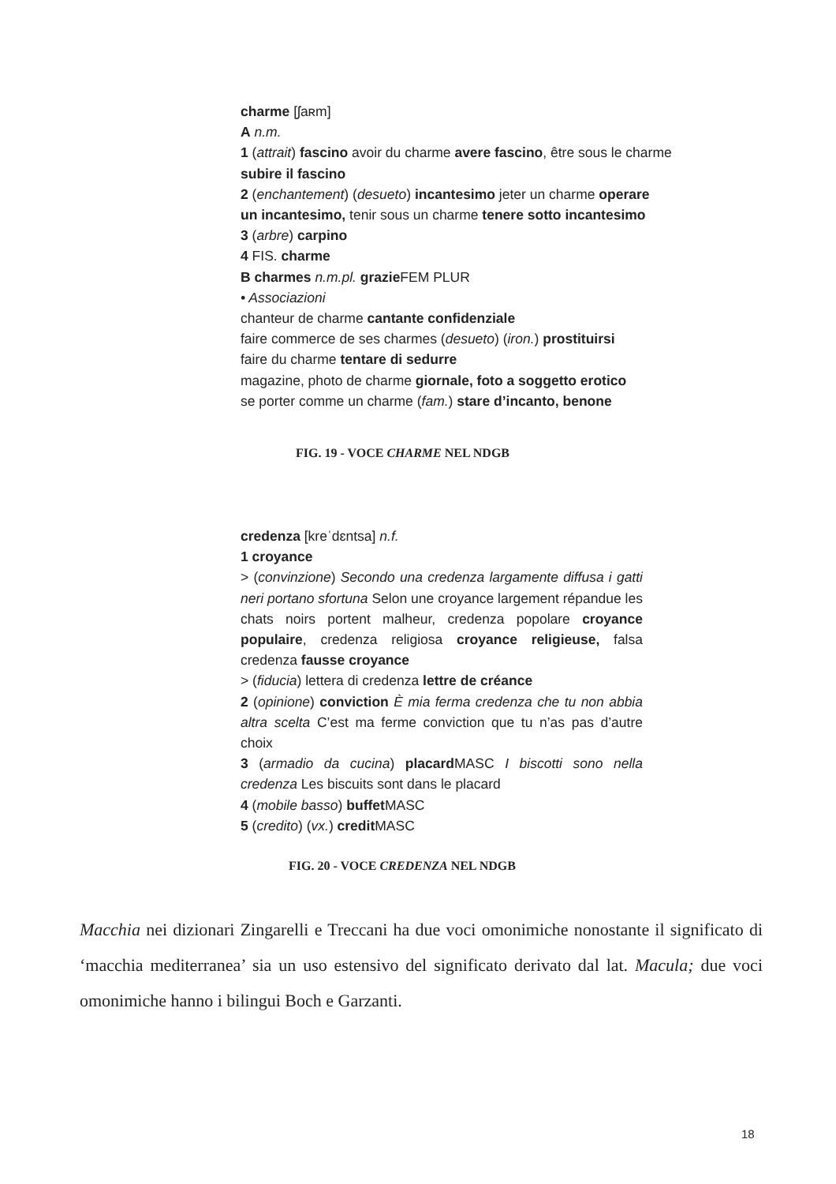charme [ʃaʀm]
A n.m.
1 (attrait) fascino avoir du charme avere fascino, être sous le charme subire il fascino
2 (enchantement) (desueto) incantesimo jeter un charme operare
un incantesimo, tenir sous un charme tenere sotto incantesimo
3 (arbre) carpino
4 FIS. charme
B charmes n.m.pl. grazie FEM PLUR
• Associazioni
chanteur de charme cantante confidenziale
faire commerce de ses charmes (desueto) (iron.) prostituirsi
faire du charme tentare di sedurre
magazine, photo de charme giornale, foto a soggetto erotico
se porter comme un charme (fam.) stare d’incanto, benone
FIG. 19 - VOCE CHARME NEL NDGB
credenza [kreˈdɛntsa] n.f.
1 croyance
> (convinzione) Secondo una credenza largamente diffusa i gatti neri portano sfortuna Selon une croyance largement répandue les chats noirs portent malheur, credenza popolare croyance populaire, credenza religiosa croyance religieuse, falsa credenza fausse croyance
> (fiducia) lettera di credenza lettre de créance
2 (opinione) conviction È mia ferma credenza che tu non abbia altra scelta C’est ma ferme conviction que tu n’as pas d’autre choix
3 (armadio da cucina) placard MASC I biscotti sono nella credenza Les biscuits sont dans le placard
4 (mobile basso) buffet MASC
5 (credito) (vx.) credit MASC
FIG. 20 - VOCE CREDENZA NEL NDGB
Macchia nei dizionari Zingarelli e Treccani ha due voci omonimiche nonostante il significato di ‘macchia mediterranea’ sia un uso estensivo del significato derivato dal lat. Macula; due voci omonimiche hanno i bilingui Boch e Garzanti.
18